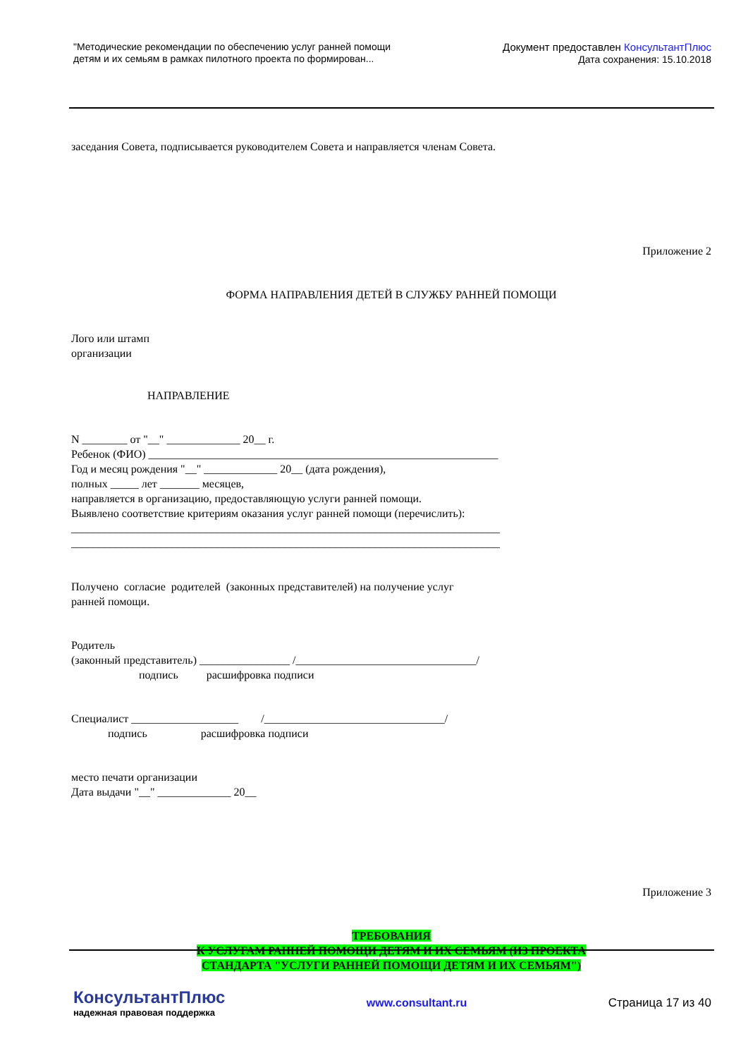"Методические рекомендации по обеспечению услуг ранней помощи
детям и их семьям в рамках пилотного проекта по формирован...
Документ предоставлен КонсультантПлюс
Дата сохранения: 15.10.2018
заседания Совета, подписывается руководителем Совета и направляется членам Совета.
Приложение 2
ФОРМА НАПРАВЛЕНИЯ ДЕТЕЙ В СЛУЖБУ РАННЕЙ ПОМОЩИ
Лого или штамп организации
НАПРАВЛЕНИЕ
N ________ от "__" _____________ 20__ г. Ребенок (ФИО) ______________________________________________________________ Год и месяц рождения "__" _____________ 20__ (дата рождения), полных _____ лет _______ месяцев, направляется в организацию, предоставляющую услуги ранней помощи. Выявлено соответствие критериям оказания услуг ранней помощи (перечислить): ____________________________________________________________________________ ____________________________________________________________________________
Получено согласие родителей (законных представителей) на получение услуг ранней помощи.
Родитель (законный представитель) ________________ /________________________________/ подпись расшифровка подписи
Специалист ___________________ /________________________________/ подпись расшифровка подписи
место печати организации Дата выдачи "__" _____________ 20__
Приложение 3
ТРЕБОВАНИЯ К УСЛУГАМ РАННЕЙ ПОМОЩИ ДЕТЯМ И ИХ СЕМЬЯМ (ИЗ ПРОЕКТА СТАНДАРТА "УСЛУГИ РАННЕЙ ПОМОЩИ ДЕТЯМ И ИХ СЕМЬЯМ")
КонсультантПлюс
надежная правовая поддержка
www.consultant.ru Страница 17 из 40